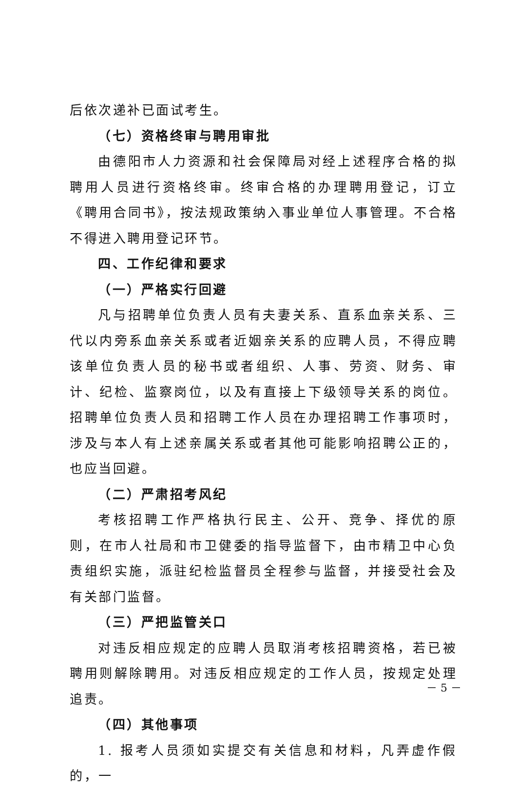后依次递补已面试考生。
（七）资格终审与聘用审批
由德阳市人力资源和社会保障局对经上述程序合格的拟聘用人员进行资格终审。终审合格的办理聘用登记，订立《聘用合同书》，按法规政策纳入事业单位人事管理。不合格不得进入聘用登记环节。
四、工作纪律和要求
（一）严格实行回避
凡与招聘单位负责人员有夫妻关系、直系血亲关系、三代以内旁系血亲关系或者近姻亲关系的应聘人员，不得应聘该单位负责人员的秘书或者组织、人事、劳资、财务、审计、纪检、监察岗位，以及有直接上下级领导关系的岗位。招聘单位负责人员和招聘工作人员在办理招聘工作事项时，涉及与本人有上述亲属关系或者其他可能影响招聘公正的，也应当回避。
（二）严肃招考风纪
考核招聘工作严格执行民主、公开、竞争、择优的原则，在市人社局和市卫健委的指导监督下，由市精卫中心负责组织实施，派驻纪检监督员全程参与监督，并接受社会及有关部门监督。
（三）严把监管关口
对违反相应规定的应聘人员取消考核招聘资格，若已被聘用则解除聘用。对违反相应规定的工作人员，按规定处理追责。
（四）其他事项
1. 报考人员须如实提交有关信息和材料，凡弄虚作假的，一
－ 5 －